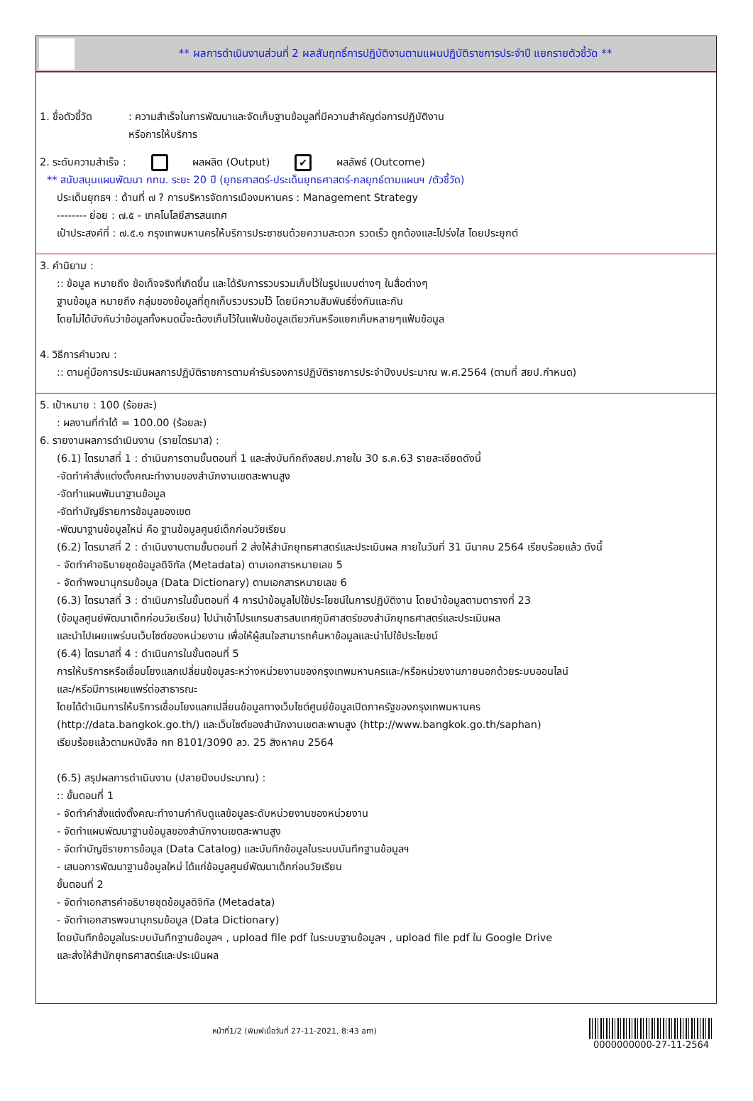** ผลการดำเนินงานส่วนที่ 2 ผลสัมฤทธิ์การปฏิบัติงานตามแผนปฏิบัติราชการประจำปี แยกรายตัวชี้วัด **
1. ชื่อตัวชี้วัด
: ความสำเร็จในการพัฒนาและจัดเก็บฐานข้อมูลที่มีความสำคัญต่อการปฏิบัติงาน
หรือการให้บริการ
2. ระดับความสำเร็จ : ผลผลิต (Output) ✔ ผลลัพธ์ (Outcome)
** สนับสนุนแผนพัฒนา กทม. ระยะ 20 ปี (ยุทธศาสตร์-ประเด็นยุทธศาสตร์-กลยุทธ์ตามแผนฯ /ตัวชี้วัด)
ประเด็นยุทธฯ : ด้านที่ ๗ ? การบริหารจัดการเมืองมหานคร : Management Strategy
-------- ย่อย : ๗.๕ - เทคโนโลยีสารสนเทศ
เป้าประสงค์ที่ : ๗.๕.๑ กรุงเทพมหานครให้บริการประชาชนด้วยความสะดวก รวดเร็ว ถูกต้องและโปร่งใส โดยประยุกต์
3. คำนิยาม :
:: ข้อมูล หมายถึง ข้อเท็จจริงที่เกิดขึ้น และได้รับการรวบรวมเก็บไว้ในรูปแบบต่างๆ ในสื่อต่างๆ
ฐานข้อมูล หมายถึง กลุ่มของข้อมูลที่ถูกเก็บรวบรวมไว้ โดยมีความสัมพันธ์ซึ่งกันและกัน
โดยไม่ได้บังคับว่าข้อมูลทั้งหมดนี้จะต้องเก็บไว้ในแฟ้มข้อมูลเดียวกันหรือแยกเก็บหลายๆแฟ้มข้อมูล
4. วิธีการคำนวณ :
:: ตามคู่มือการประเมินผลการปฏิบัติราชการตามคำรับรองการปฏิบัติราชการประจำปีงบประมาณ พ.ศ.2564 (ตามที่ สยป.กำหนด)
5. เป้าหมาย : 100 (ร้อยละ)
: ผลงานที่ทำได้ = 100.00 (ร้อยละ)
6. รายงานผลการดำเนินงาน (รายไตรมาส) :
(6.1) ไตรมาสที่ 1 : ดำเนินการตามขั้นตอนที่ 1 และส่งบันทึกถึงสยป.ภายใน 30 ธ.ค.63 รายละเอียดดังนี้
-จัดทำคำสั่งแต่งตั้งคณะทำงานของสำนักงานเขตสะพานสูง
-จัดทำแผนพัมนาฐานข้อมูล
-จัดทำบัญชีรายการข้อมูลของเขต
-พัฒนาฐานข้อมูลใหม่ คือ ฐานข้อมูลศูนย์เด็กก่อนวัยเรียน
(6.2) ไตรมาสที่ 2 : ดำเนินงานตามขั้นตอนที่ 2 ส่งให้สำนักยุทธศาสตร์และประเมินผล ภายในวันที่ 31 มีนาคม 2564 เรียบร้อยแล้ว ดังนี้
- จัดทำคำอธิบายชุดข้อมูลดิจิทัล (Metadata) ตามเอกสารหมายเลข 5
- จัดทำพจนานุกรมข้อมูล (Data Dictionary) ตามเอกสารหมายเลข 6
(6.3) ไตรมาสที่ 3 : ดำเนินการในขั้นตอนที่ 4 การนำข้อมูลไปใช้ประโยชน์ในการปฏิบัติงาน โดยนำข้อมูลตามตารางที่ 23
(ข้อมูลศูนย์พัฒนาเด็กก่อนวัยเรียน) ไปนำเข้าโปรแกรมสารสนเทศภูมิศาสตร์ของสำนักยุทธศาสตร์และประเมินผล
และนำไปเผยแพร่บนเว็บไซต์ของหน่วยงาน เพื่อให้ผู้สนใจสามารถค้นหาข้อมูลและนำไปใช้ประโยชน์
(6.4) ไตรมาสที่ 4 : ดำเนินการในขั้นตอนที่ 5
การให้บริการหรือเชื่อมโยงแลกเปลี่ยนข้อมูลระหว่างหน่วยงานของกรุงเทพมหานครและ/หรือหน่วยงานภายนอกด้วยระบบออนไลน์
และ/หรือมีการเผยแพร่ต่อสาธารณะ
โดยได้ดำเนินการให้บริการเชื่อมโยงแลกเปลี่ยนข้อมูลทางเว็บไซต์ศูนย์ข้อมูลเปิดภาครัฐของกรุงเทพมหานคร
(http://data.bangkok.go.th/) และเว็บไซต์ของสำนักงานเขตสะพานสูง (http://www.bangkok.go.th/saphan)
เรียบร้อยแล้วตามหนังสือ กท 8101/3090 ลว. 25 สิงหาคม 2564
(6.5) สรุปผลการดำเนินงาน (ปลายปีงบประมาณ) :
:: ขั้นตอนที่ 1
- จัดทำคำสั่งแต่งตั้งคณะทำงานกำกับดูแลข้อมูลระดับหน่วยงานของหน่วยงาน
- จัดทำแผนพัฒนาฐานข้อมูลของสำนักงานเขตสะพานสูง
- จัดทำบัญชีรายการข้อมูล (Data Catalog) และบันทึกข้อมูลในระบบบันทึกฐานข้อมูลฯ
- เสนอการพัฒนาฐานข้อมูลใหม่ ได้แก่ข้อมูลศูนย์พัฒนาเด็กก่อนวัยเรียน
ขั้นตอนที่ 2
- จัดทำเอกสารคำอธิบายชุดข้อมูลดิจิทัล (Metadata)
- จัดทำเอกสารพจนานุกรมข้อมูล (Data Dictionary)
โดยบันทึกข้อมูลในระบบบันทึกฐานข้อมูลฯ , upload file pdf ในระบบฐานข้อมูลฯ , upload file pdf ใน Google Drive
และส่งให้สำนักยุทธศาสตร์และประเมินผล
หน้าที่1/2 (พิมพ์เมื่อวันที่ 27-11-2021, 8:43 am)
0000000000-27-11-2564